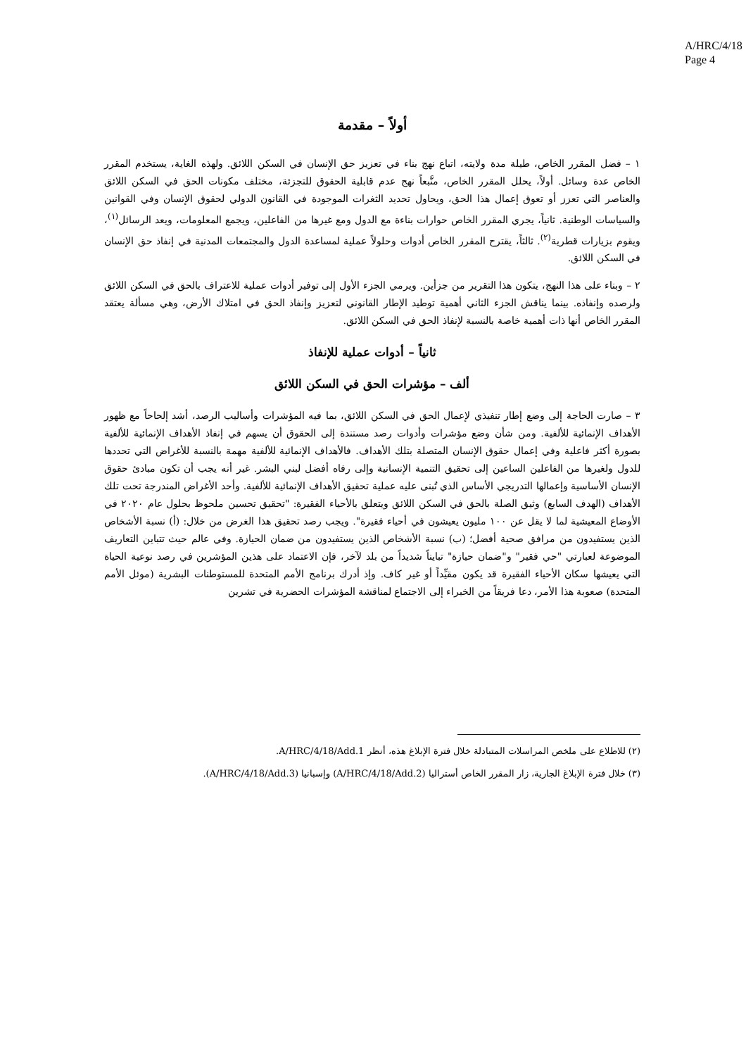A/HRC/4/18
Page 4
أولاً – مقدمة
١ – فضل المقرر الخاص، طيلة مدة ولايته، اتباع نهج بناء في تعزيز حق الإنسان في السكن اللائق. ولهذه الغاية، يستخدم المقرر الخاص عدة وسائل. أولاً، يحلل المقرر الخاص، متَّبعاً نهج عدم قابلية الحقوق للتجزئة، مختلف مكونات الحق في السكن اللائق والعناصر التي تعزز أو تعوق إعمال هذا الحق، ويحاول تحديد الثغرات الموجودة في القانون الدولي لحقوق الإنسان وفي القوانين والسياسات الوطنية. ثانياً، يجري المقرر الخاص حوارات بناءة مع الدول ومع غيرها من الفاعلين، ويجمع المعلومات، ويعد الرسائل<sup>(١)</sup>، ويقوم بزيارات قطرية<sup>(٢)</sup>. ثالثاً، يقترح المقرر الخاص أدوات وحلولاً عملية لمساعدة الدول والمجتمعات المدنية في إنفاذ حق الإنسان في السكن اللائق.
٢ – وبناء على هذا النهج، يتكون هذا التقرير من جزأين. ويرمي الجزء الأول إلى توفير أدوات عملية للاعتراف بالحق في السكن اللائق ولرصده وإنفاذه. بينما يناقش الجزء الثاني أهمية توطيد الإطار القانوني لتعزيز وإنفاذ الحق في امتلاك الأرض، وهي مسألة يعتقد المقرر الخاص أنها ذات أهمية خاصة بالنسبة لإنفاذ الحق في السكن اللائق.
ثانياً – أدوات عملية للإنفاذ
ألف – مؤشرات الحق في السكن اللائق
٣ – صارت الحاجة إلى وضع إطار تنفيذي لإعمال الحق في السكن اللائق، بما فيه المؤشرات وأساليب الرصد، أشد إلحاحاً مع ظهور الأهداف الإنمائية للألفية. ومن شأن وضع مؤشرات وأدوات رصد مستندة إلى الحقوق أن يسهم في إنفاذ الأهداف الإنمائية للألفية بصورة أكثر فاعلية وفي إعمال حقوق الإنسان المتصلة بتلك الأهداف. فالأهداف الإنمائية للألفية مهمة بالنسبة للأغراض التي تحددها للدول ولغيرها من الفاعلين الساعين إلى تحقيق التنمية الإنسانية وإلى رفاه أفضل لبني البشر. غير أنه يجب أن تكون مبادئ حقوق الإنسان الأساسية وإعمالها التدريجي الأساس الذي تُبنى عليه عملية تحقيق الأهداف الإنمائية للألفية. وأحد الأغراض المندرجة تحت تلك الأهداف (الهدف السابع) وثيق الصلة بالحق في السكن اللائق ويتعلق بالأحياء الفقيرة: "تحقيق تحسين ملحوظ بحلول عام ٢٠٢٠ في الأوضاع المعيشية لما لا يقل عن ١٠٠ مليون يعيشون في أحياء فقيرة". ويجب رصد تحقيق هذا الغرض من خلال: (أ) نسبة الأشخاص الذين يستفيدون من مرافق صحية أفضل؛ (ب) نسبة الأشخاص الذين يستفيدون من ضمان الحيازة. وفي عالم حيث تتباين التعاريف الموضوعة لعبارتي "حي فقير" و"ضمان حيازة" تبايناً شديداً من بلد لآخر، فإن الاعتماد على هذين المؤشرين في رصد نوعية الحياة التي يعيشها سكان الأحياء الفقيرة قد يكون مقيِّداً أو غير كاف. وإذ أدرك برنامج الأمم المتحدة للمستوطنات البشرية (موئل الأمم المتحدة) صعوبة هذا الأمر، دعا فريقاً من الخبراء إلى الاجتماع لمناقشة المؤشرات الحضرية في تشرين
(٢) للاطلاع على ملخص المراسلات المتبادلة خلال فترة الإبلاغ هذه، أنظر A/HRC/4/18/Add.1.
(٣) خلال فترة الإبلاغ الجارية، زار المقرر الخاص أستراليا (A/HRC/4/18/Add.2) وإسبانيا (A/HRC/4/18/Add.3).